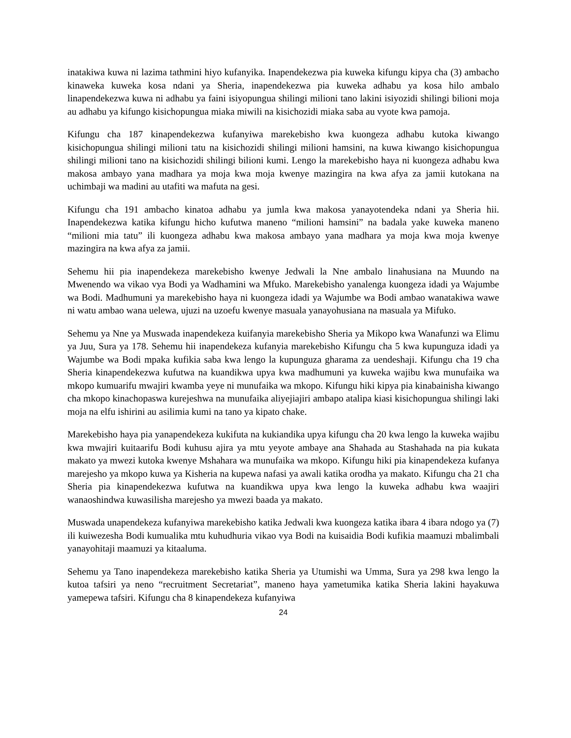inatakiwa kuwa ni lazima tathmini hiyo kufanyika. Inapendekezwa pia kuweka kifungu kipya cha (3) ambacho kinaweka kuweka kosa ndani ya Sheria, inapendekezwa pia kuweka adhabu ya kosa hilo ambalo linapendekezwa kuwa ni adhabu ya faini isiyopungua shilingi milioni tano lakini isiyozidi shilingi bilioni moja au adhabu ya kifungo kisichopungua miaka miwili na kisichozidi miaka saba au vyote kwa pamoja.
Kifungu cha 187 kinapendekezwa kufanyiwa marekebisho kwa kuongeza adhabu kutoka kiwango kisichopungua shilingi milioni tatu na kisichozidi shilingi milioni hamsini, na kuwa kiwango kisichopungua shilingi milioni tano na kisichozidi shilingi bilioni kumi. Lengo la marekebisho haya ni kuongeza adhabu kwa makosa ambayo yana madhara ya moja kwa moja kwenye mazingira na kwa afya za jamii kutokana na uchimbaji wa madini au utafiti wa mafuta na gesi.
Kifungu cha 191 ambacho kinatoa adhabu ya jumla kwa makosa yanayotendeka ndani ya Sheria hii. Inapendekezwa katika kifungu hicho kufutwa maneno “milioni hamsini” na badala yake kuweka maneno “milioni mia tatu” ili kuongeza adhabu kwa makosa ambayo yana madhara ya moja kwa moja kwenye mazingira na kwa afya za jamii.
Sehemu hii pia inapendekeza marekebisho kwenye Jedwali la Nne ambalo linahusiana na Muundo na Mwenendo wa vikao vya Bodi ya Wadhamini wa Mfuko. Marekebisho yanalenga kuongeza idadi ya Wajumbe wa Bodi. Madhumuni ya marekebisho haya ni kuongeza idadi ya Wajumbe wa Bodi ambao wanatakiwa wawe ni watu ambao wana uelewa, ujuzi na uzoefu kwenye masuala yanayohusiana na masuala ya Mifuko.
Sehemu ya Nne ya Muswada inapendekeza kuifanyia marekebisho Sheria ya Mikopo kwa Wanafunzi wa Elimu ya Juu, Sura ya 178. Sehemu hii inapendekeza kufanyia marekebisho Kifungu cha 5 kwa kupunguza idadi ya Wajumbe wa Bodi mpaka kufikia saba kwa lengo la kupunguza gharama za uendeshaji. Kifungu cha 19 cha Sheria kinapendekezwa kufutwa na kuandikwa upya kwa madhumuni ya kuweka wajibu kwa munufaika wa mkopo kumuarifu mwajiri kwamba yeye ni munufaika wa mkopo. Kifungu hiki kipya pia kinabainisha kiwango cha mkopo kinachopaswa kurejeshwa na munufaika aliyejiajiri ambapo atalipa kiasi kisichopungua shilingi laki moja na elfu ishirini au asilimia kumi na tano ya kipato chake.
Marekebisho haya pia yanapendekeza kukifuta na kukiandika upya kifungu cha 20 kwa lengo la kuweka wajibu kwa mwajiri kuitaarifu Bodi kuhusu ajira ya mtu yeyote ambaye ana Shahada au Stashahada na pia kukata makato ya mwezi kutoka kwenye Mshahara wa munufaika wa mkopo. Kifungu hiki pia kinapendekeza kufanya marejesho ya mkopo kuwa ya Kisheria na kupewa nafasi ya awali katika orodha ya makato. Kifungu cha 21 cha Sheria pia kinapendekezwa kufutwa na kuandikwa upya kwa lengo la kuweka adhabu kwa waajiri wanaoshindwa kuwasilisha marejesho ya mwezi baada ya makato.
Muswada unapendekeza kufanyiwa marekebisho katika Jedwali kwa kuongeza katika ibara 4 ibara ndogo ya (7) ili kuiwezesha Bodi kumualika mtu kuhudhuria vikao vya Bodi na kuisaidia Bodi kufikia maamuzi mbalimbali yanayohitaji maamuzi ya kitaaluma.
Sehemu ya Tano inapendekeza marekebisho katika Sheria ya Utumishi wa Umma, Sura ya 298 kwa lengo la kutoa tafsiri ya neno “recruitment Secretariat”, maneno haya yametumika katika Sheria lakini hayakuwa yamepewa tafsiri. Kifungu cha 8 kinapendekeza kufanyiwa
24